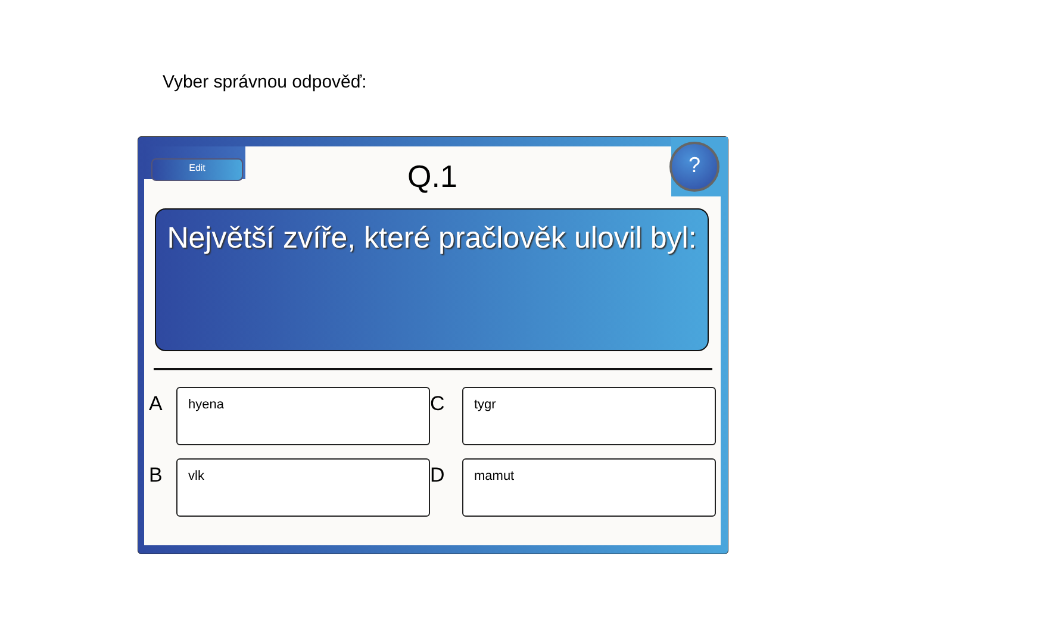Vyber správnou odpověď:
Edit ?
Q.1
Největší zvíře, které pračlověk ulovil byl:
A
hyena
C
tygr
B
vlk
D
mamut